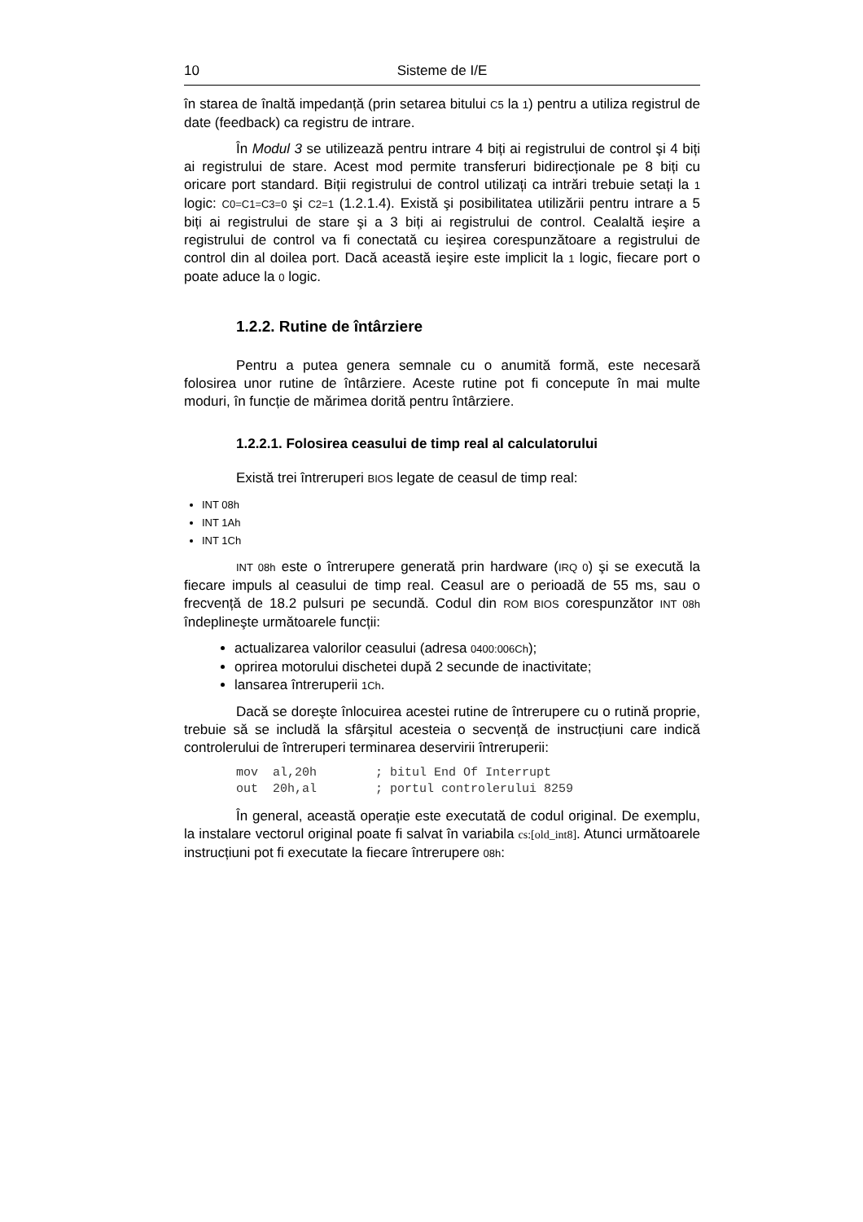10 Sisteme de I/E
în starea de înaltă impedanță (prin setarea bitului C5 la 1) pentru a utiliza registrul de date (feedback) ca registru de intrare.
În Modul 3 se utilizează pentru intrare 4 biți ai registrului de control şi 4 biți ai registrului de stare. Acest mod permite transferuri bidirecționale pe 8 biți cu oricare port standard. Biții registrului de control utilizați ca intrări trebuie setați la 1 logic: C0=C1=C3=0 şi C2=1 (1.2.1.4). Există şi posibilitatea utilizării pentru intrare a 5 biți ai registrului de stare şi a 3 biți ai registrului de control. Cealaltă ieşire a registrului de control va fi conectată cu ieşirea corespunzătoare a registrului de control din al doilea port. Dacă această ieşire este implicit la 1 logic, fiecare port o poate aduce la 0 logic.
1.2.2. Rutine de întârziere
Pentru a putea genera semnale cu o anumită formă, este necesară folosirea unor rutine de întârziere. Aceste rutine pot fi concepute în mai multe moduri, în funcție de mărimea dorită pentru întârziere.
1.2.2.1. Folosirea ceasului de timp real al calculatorului
Există trei întreruperi BIOS legate de ceasul de timp real:
INT 08h
INT 1Ah
INT 1Ch
INT 08h este o întrerupere generată prin hardware (IRQ 0) şi se execută la fiecare impuls al ceasului de timp real. Ceasul are o perioadă de 55 ms, sau o frecvență de 18.2 pulsuri pe secundă. Codul din ROM BIOS corespunzător INT 08h îndeplineşte următoarele funcții:
actualizarea valorilor ceasului (adresa 0400:006Ch);
oprirea motorului dischetei după 2 secunde de inactivitate;
lansarea întreruperii 1Ch.
Dacă se doreşte înlocuirea acestei rutine de întrerupere cu o rutină proprie, trebuie să se includă la sfârşitul acesteia o secvență de instrucțiuni care indică controlerului de întreruperi terminarea deservirii întreruperii:
mov  al,20h        ; bitul End Of Interrupt
out  20h,al        ; portul controlerului 8259
În general, această operație este executată de codul original. De exemplu, la instalare vectorul original poate fi salvat în variabila cs:[old_int8]. Atunci următoarele instrucțiuni pot fi executate la fiecare întrerupere 08h: